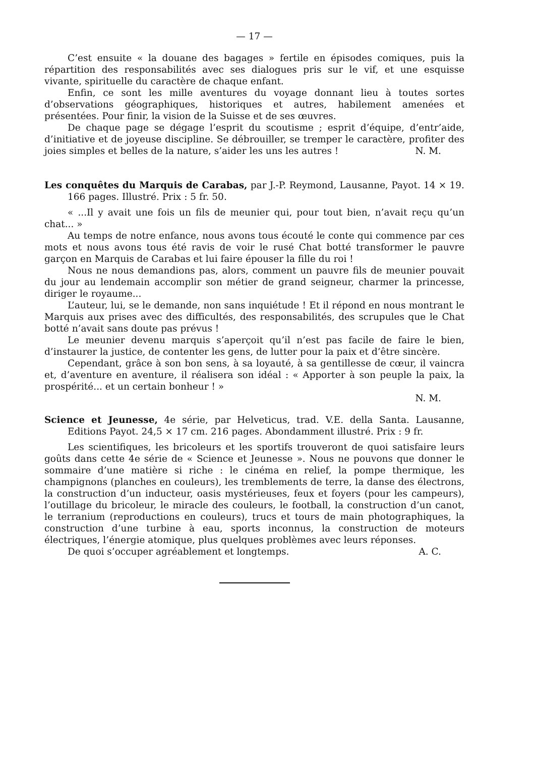— 17 —
C’est ensuite « la douane des bagages » fertile en épisodes comiques, puis la répartition des responsabilités avec ses dialogues pris sur le vif, et une esquisse vivante, spirituelle du caractère de chaque enfant.
Enfin, ce sont les mille aventures du voyage donnant lieu à toutes sortes d’observations géographiques, historiques et autres, habilement amenées et présentées. Pour finir, la vision de la Suisse et de ses œuvres.
De chaque page se dégage l’esprit du scoutisme ; esprit d’équipe, d’entr’aide, d’initiative et de joyeuse discipline. Se débrouiller, se tremper le caractère, profiter des joies simples et belles de la nature, s’aider les uns les autres ! N. M.
Les conquêtes du Marquis de Carabas, par J.-P. Reymond, Lausanne, Payot. 14 × 19. 166 pages. Illustré. Prix : 5 fr. 50.
« ...Il y avait une fois un fils de meunier qui, pour tout bien, n’avait reçu qu’un chat... »
Au temps de notre enfance, nous avons tous écouté le conte qui commence par ces mots et nous avons tous été ravis de voir le rusé Chat botté transformer le pauvre garçon en Marquis de Carabas et lui faire épouser la fille du roi !
Nous ne nous demandions pas, alors, comment un pauvre fils de meunier pouvait du jour au lendemain accomplir son métier de grand seigneur, charmer la princesse, diriger le royaume...
L’auteur, lui, se le demande, non sans inquiétude ! Et il répond en nous montrant le Marquis aux prises avec des difficultés, des responsabilités, des scrupules que le Chat botté n’avait sans doute pas prévus !
Le meunier devenu marquis s’aperçoit qu’il n’est pas facile de faire le bien, d’instaurer la justice, de contenter les gens, de lutter pour la paix et d’être sincère.
Cependant, grâce à son bon sens, à sa loyauté, à sa gentillesse de cœur, il vaincra et, d’aventure en aventure, il réalisera son idéal : « Apporter à son peuple la paix, la prospérité... et un certain bonheur ! »
N. M.
Science et Jeunesse, 4e série, par Helveticus, trad. V.E. della Santa. Lausanne, Editions Payot. 24,5 × 17 cm. 216 pages. Abondamment illustré. Prix : 9 fr.
Les scientifiques, les bricoleurs et les sportifs trouveront de quoi satisfaire leurs goûts dans cette 4e série de « Science et Jeunesse ». Nous ne pouvons que donner le sommaire d’une matière si riche : le cinéma en relief, la pompe thermique, les champignons (planches en couleurs), les tremblements de terre, la danse des électrons, la construction d’un inducteur, oasis mystérieuses, feux et foyers (pour les campeurs), l’outillage du bricoleur, le miracle des couleurs, le football, la construction d’un canot, le terranium (reproductions en couleurs), trucs et tours de main photographiques, la construction d’une turbine à eau, sports inconnus, la construction de moteurs électriques, l’énergie atomique, plus quelques problèmes avec leurs réponses.
De quoi s’occuper agréablement et longtemps. A. C.